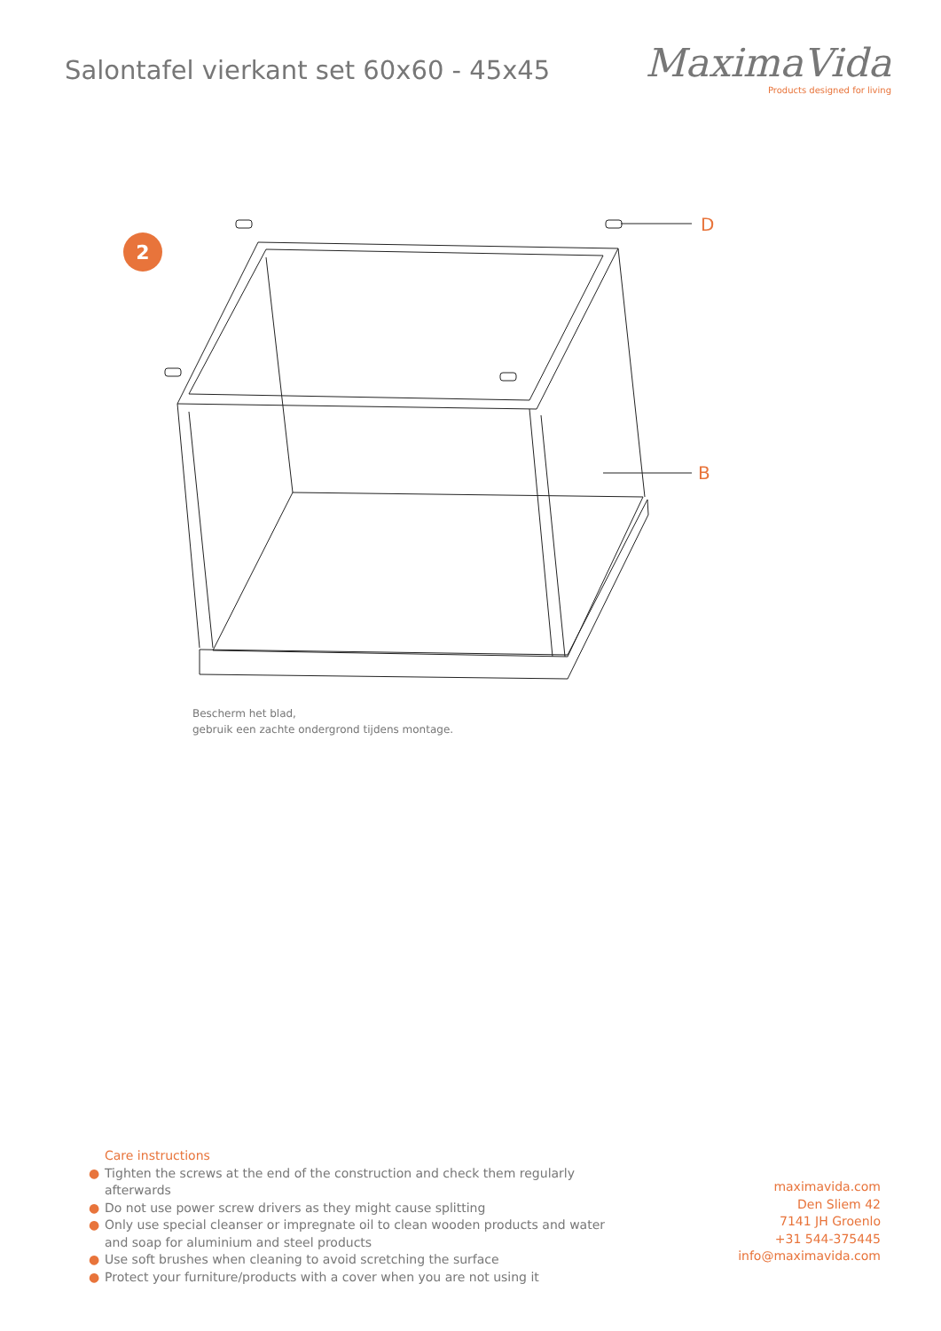Salontafel vierkant set 60x60 - 45x45
MaximaVida
Products designed for living
2
D
B
Bescherm het blad,
gebruik een zachte ondergrond tijdens montage.
Care instructions
● Tighten the screws at the end of the construction and check them regularly afterwards
● Do not use power screw drivers as they might cause splitting
● Only use special cleanser or impregnate oil to clean wooden products and water and soap for aluminium and steel products
● Use soft brushes when cleaning to avoid scretching the surface
● Protect your furniture/products with a cover when you are not using it
maximavida.com
Den Sliem 42
7141 JH Groenlo
+31 544-375445
info@maximavida.com